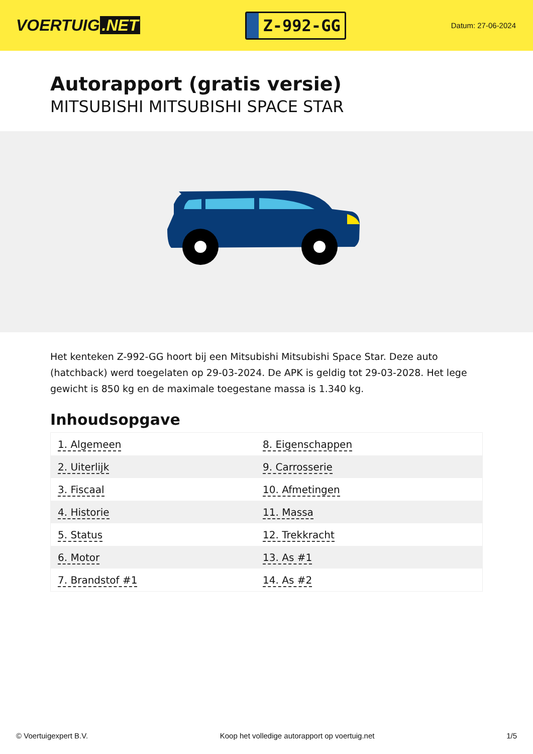VOERTUIG.NET
Z-992-GG
Datum: 27-06-2024
Autorapport (gratis versie)
MITSUBISHI MITSUBISHI SPACE STAR
Het kenteken Z-992-GG hoort bij een Mitsubishi Mitsubishi Space Star. Deze auto (hatchback) werd toegelaten op 29-03-2024. De APK is geldig tot 29-03-2028. Het lege gewicht is 850 kg en de maximale toegestane massa is 1.340 kg.
Inhoudsopgave
| 1. Algemeen | 8. Eigenschappen |
| 2. Uiterlijk | 9. Carrosserie |
| 3. Fiscaal | 10. Afmetingen |
| 4. Historie | 11. Massa |
| 5. Status | 12. Trekkracht |
| 6. Motor | 13. As #1 |
| 7. Brandstof #1 | 14. As #2 |
© Voertuigexpert B.V. Koop het volledige autorapport op voertuig.net 1/5